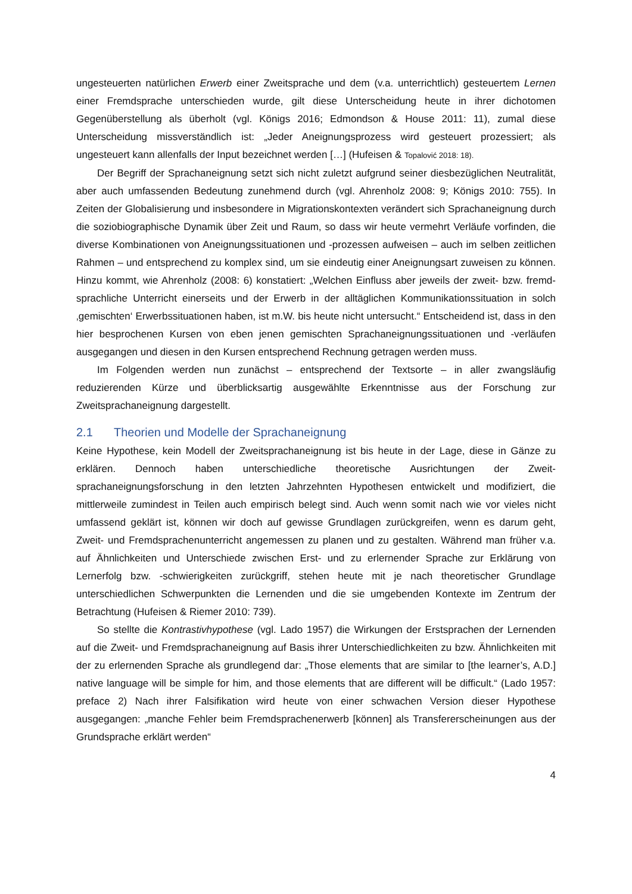ungesteuerten natürlichen Erwerb einer Zweitsprache und dem (v.a. unterrichtlich) gesteuer­tem Lernen einer Fremdsprache unterschieden wurde, gilt diese Unterscheidung heute in ih­rer dichotomen Gegenüberstellung als überholt (vgl. Königs 2016; Edmondson & House 2011: 11), zumal diese Unterscheidung missverständlich ist: „Jeder Aneignungsprozess wird gesteu­ert prozessiert; als ungesteuert kann allenfalls der Input bezeichnet werden […] (Hufeisen & Topalović 2018: 18).
Der Begriff der Sprachaneignung setzt sich nicht zuletzt aufgrund seiner diesbezüglichen Neutralität, aber auch umfassenden Bedeutung zunehmend durch (vgl. Ahrenholz 2008: 9; Königs 2010: 755). In Zeiten der Globalisierung und insbesondere in Migrationskontexten ver­ändert sich Sprachaneignung durch die soziobiographische Dynamik über Zeit und Raum, so dass wir heute vermehrt Verläufe vorfinden, die diverse Kombinationen von Aneignungssitu­ationen und -prozessen aufweisen – auch im selben zeitlichen Rahmen – und entsprechend zu komplex sind, um sie eindeutig einer Aneignungsart zuweisen zu können. Hinzu kommt, wie Ahrenholz (2008: 6) konstatiert: „Welchen Einfluss aber jeweils der zweit- bzw. fremd­sprachliche Unterricht einerseits und der Erwerb in der alltäglichen Kommunikationssituation in solch ‚gemischten‘ Erwerbssituationen haben, ist m.W. bis heute nicht untersucht.“ Ent­scheidend ist, dass in den hier besprochenen Kursen von eben jenen gemischten Sprachaneig­nungssituationen und -verläufen ausgegangen und diesen in den Kursen entsprechend Rech­nung getragen werden muss.
Im Folgenden werden nun zunächst – entsprechend der Textsorte – in aller zwangsläufig reduzierenden Kürze und überblicksartig ausgewählte Erkenntnisse aus der Forschung zur Zweitsprachaneignung dargestellt.
2.1 Theorien und Modelle der Sprachaneignung
Keine Hypothese, kein Modell der Zweitsprachaneignung ist bis heute in der Lage, diese in Gänze zu erklären. Dennoch haben unterschiedliche theoretische Ausrichtungen der Zweit­sprachaneignungsforschung in den letzten Jahrzehnten Hypothesen entwickelt und modifi­ziert, die mittlerweile zumindest in Teilen auch empirisch belegt sind. Auch wenn somit nach wie vor vieles nicht umfassend geklärt ist, können wir doch auf gewisse Grundlagen zurück­greifen, wenn es darum geht, Zweit- und Fremdsprachenunterricht angemessen zu planen und zu gestalten. Während man früher v.a. auf Ähnlichkeiten und Unterschiede zwischen Erst- und zu erlernender Sprache zur Erklärung von Lernerfolg bzw. -schwierigkeiten zurückgriff, stehen heute mit je nach theoretischer Grundlage unterschiedlichen Schwerpunkten die Ler­nenden und die sie umgebenden Kontexte im Zentrum der Betrachtung (Hufeisen & Riemer 2010: 739).
So stellte die Kontrastivhypothese (vgl. Lado 1957) die Wirkungen der Erstsprachen der Lernenden auf die Zweit- und Fremdsprachaneignung auf Basis ihrer Unterschiedlichkeiten zu bzw. Ähnlichkeiten mit der zu erlernenden Sprache als grundlegend dar: „Those elements that are similar to [the learner’s, A.D.] native language will be simple for him, and those elements that are different will be difficult.“ (Lado 1957: preface 2) Nach ihrer Falsifikation wird heute von einer schwachen Version dieser Hypothese ausgegangen: „manche Fehler beim Fremd­sprachenerwerb [können] als Transfererscheinungen aus der Grundsprache erklärt werden“
4